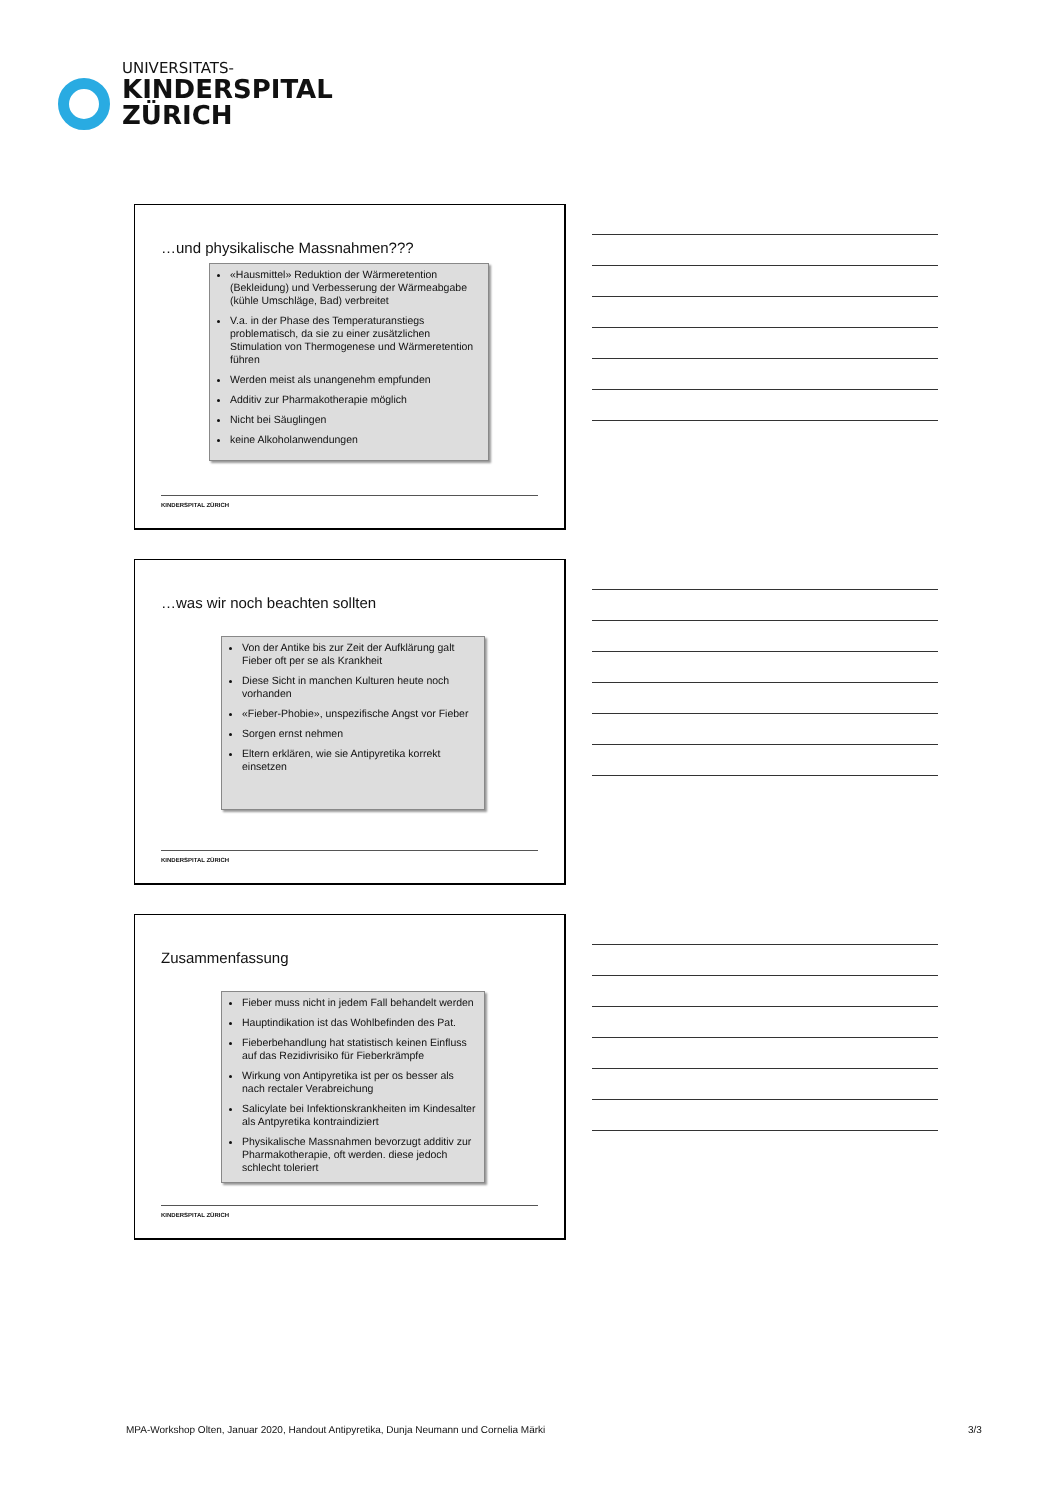UNIVERSITATS-
KINDERSPITAL
ZÜRICH
…und physikalische Massnahmen???
«Hausmittel» Reduktion der Wärmeretention (Bekleidung) und Verbesserung der Wärmeabgabe (kühle Umschläge, Bad) verbreitet
V.a. in der Phase des Temperaturanstiegs problematisch, da sie zu einer zusätzlichen Stimulation von Thermogenese und Wärmeretention führen
Werden meist als unangenehm empfunden
Additiv zur Pharmakotherapie möglich
Nicht bei Säuglingen
keine Alkoholanwendungen
KINDERSPITAL ZÜRICH
…was wir noch beachten sollten
Von der Antike bis zur Zeit der Aufklärung galt Fieber oft per se als Krankheit
Diese Sicht in manchen Kulturen heute noch vorhanden
«Fieber-Phobie», unspezifische Angst vor Fieber
Sorgen ernst nehmen
Eltern erklären, wie sie Antipyretika korrekt einsetzen
KINDERSPITAL ZÜRICH
Zusammenfassung
Fieber muss nicht in jedem Fall behandelt werden
Hauptindikation ist das Wohlbefinden des Pat.
Fieberbehandlung hat statistisch keinen Einfluss auf das Rezidivrisiko für Fieberkrämpfe
Wirkung von Antipyretika ist per os besser als nach rectaler Verabreichung
Salicylate bei Infektionskrankheiten im Kindesalter als Antpyretika kontraindiziert
Physikalische Massnahmen bevorzugt additiv zur Pharmakotherapie, oft werden. diese jedoch schlecht toleriert
KINDERSPITAL ZÜRICH
MPA-Workshop Olten, Januar 2020, Handout Antipyretika, Dunja Neumann und Cornelia Märki
3/3